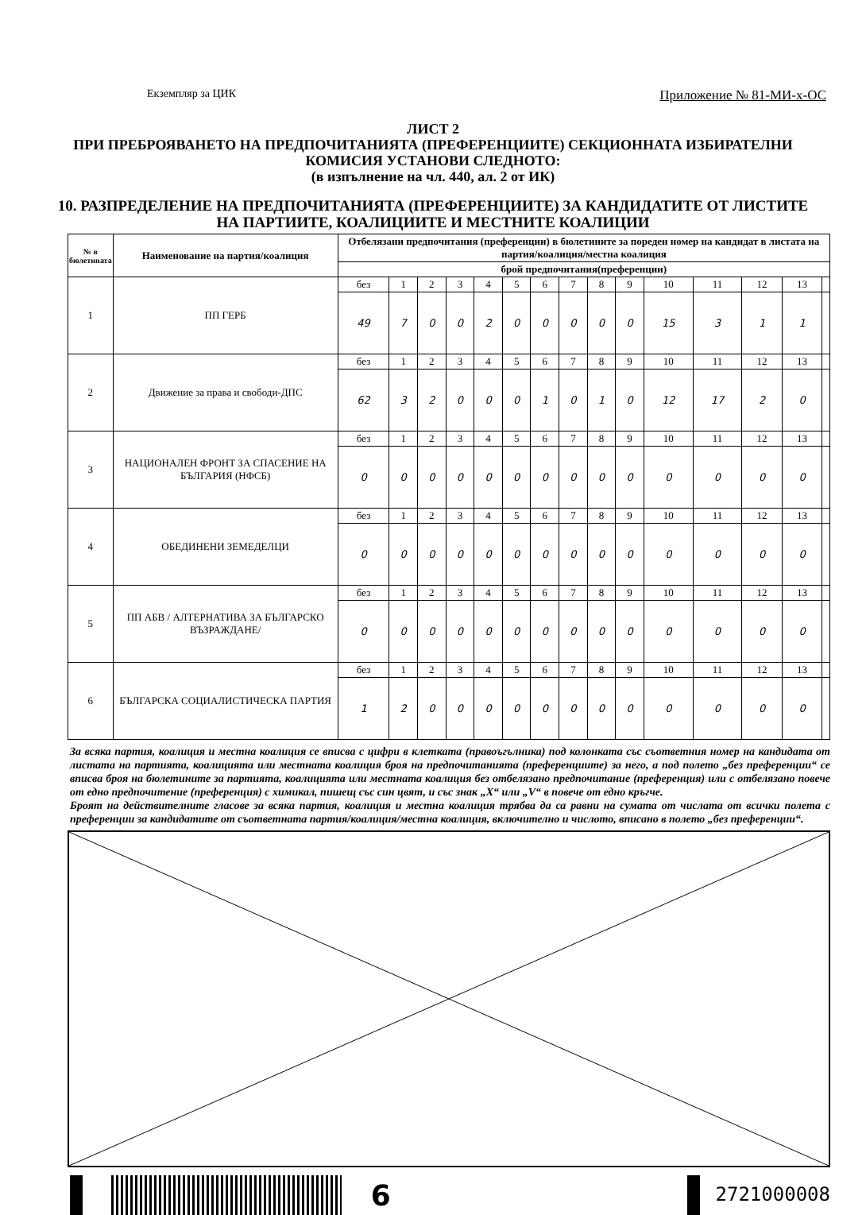Екземпляр за ЦИК Приложение № 81-МИ-х-ОС
ЛИСТ 2
ПРИ ПРЕБРОЯВАНЕТО НА ПРЕДПОЧИТАНИЯТА (ПРЕФЕРЕНЦИИТЕ) СЕКЦИОННАТА ИЗБИРАТЕЛНИ КОМИСИЯ УСТАНОВИ СЛЕДНОТО:
(в изпълнение на чл. 440, ал. 2 от ИК)
10. РАЗПРЕДЕЛЕНИЕ НА ПРЕДПОЧИТАНИЯТА (ПРЕФЕРЕНЦИИТЕ) ЗА КАНДИДАТИТЕ ОТ ЛИСТИТЕ НА ПАРТИИТЕ, КОАЛИЦИИТЕ И МЕСТНИТЕ КОАЛИЦИИ
| № в бюлетината | Наименование на партия/коалиция | Отбелязани предпочитания (преференции) в бюлетините за пореден номер на кандидат в листата на партия/коалиция/местна коалиция | | | | | | | | | | | | | | |
| --- | --- | --- | --- | --- | --- | --- | --- | --- | --- | --- | --- | --- | --- | --- | --- | --- |
| | | брой предпочитания(преференции) | | | | | | | | | | | | | | |
| 1 | ПП ГЕРБ | без | 1 | 2 | 3 | 4 | 5 | 6 | 7 | 8 | 9 | 10 | 11 | 12 | 13 | |
| | | 49 | 7 | 0 | 0 | 2 | 0 | 0 | 0 | 0 | 0 | 15 | 3 | 1 | 1 | |
| 2 | Движение за права и свободи-ДПС | без | 1 | 2 | 3 | 4 | 5 | 6 | 7 | 8 | 9 | 10 | 11 | 12 | 13 | |
| | | 62 | 3 | 2 | 0 | 0 | 0 | 1 | 0 | 1 | 0 | 12 | 17 | 2 | 0 | |
| 3 | НАЦИОНАЛЕН ФРОНТ ЗА СПАСЕНИЕ НА БЪЛГАРИЯ (НФСБ) | без | 1 | 2 | 3 | 4 | 5 | 6 | 7 | 8 | 9 | 10 | 11 | 12 | 13 | |
| | | 0 | 0 | 0 | 0 | 0 | 0 | 0 | 0 | 0 | 0 | 0 | 0 | 0 | 0 | |
| 4 | ОБЕДИНЕНИ ЗЕМЕДЕЛЦИ | без | 1 | 2 | 3 | 4 | 5 | 6 | 7 | 8 | 9 | 10 | 11 | 12 | 13 | |
| | | 0 | 0 | 0 | 0 | 0 | 0 | 0 | 0 | 0 | 0 | 0 | 0 | 0 | 0 | |
| 5 | ПП АБВ / АЛТЕРНАТИВА ЗА БЪЛГАРСКО ВЪЗРАЖДАНЕ/ | без | 1 | 2 | 3 | 4 | 5 | 6 | 7 | 8 | 9 | 10 | 11 | 12 | 13 | |
| | | 0 | 0 | 0 | 0 | 0 | 0 | 0 | 0 | 0 | 0 | 0 | 0 | 0 | 0 | |
| 6 | БЪЛГАРСКА СОЦИАЛИСТИЧЕСКА ПАРТИЯ | без | 1 | 2 | 3 | 4 | 5 | 6 | 7 | 8 | 9 | 10 | 11 | 12 | 13 | |
| | | 1 | 2 | 0 | 0 | 0 | 0 | 0 | 0 | 0 | 0 | 0 | 0 | 0 | 0 | |
За всяка партия, коалиция и местна коалиция се вписва с цифри в клетката (правоъгълника) под колонката със съответния номер на кандидата от листата на партията, коалицията или местната коалиция броя на предпочитанията (преференциите) за него, а под полето „без преференции“ се вписва броя на бюлетините за партията, коалицията или местната коалиция без отбелязано предпочитание (преференция) или с отбелязано повече от едно предпочитение (преференция) с химикал, пишещ със син цвят, и със знак „X“ или „V“ в повече от едно кръгче.
Броят на действителните гласове за всяка партия, коалиция и местна коалиция трябва да са равни на сумата от числата от всички полета с преференции за кандидатите от съответната партия/коалиция/местна коалиция, включително и числото, вписано в полето „без преференции“.
6 2721000008